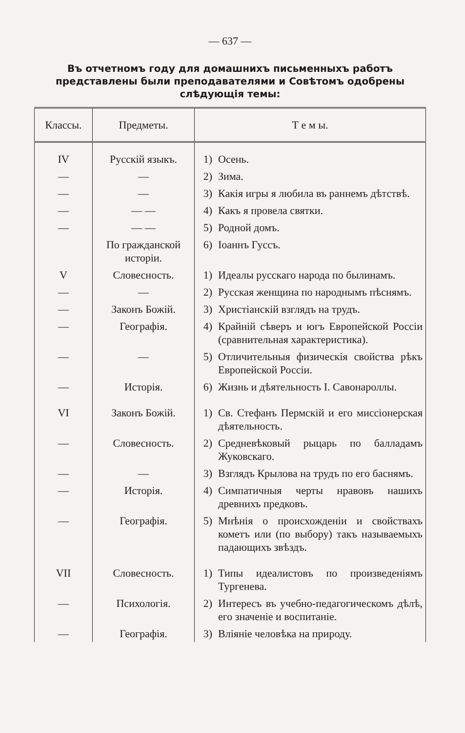— 637 —
Въ отчетномъ году для домашнихъ письменныхъ работъ представлены были преподавателями и Совѣтомъ одобрены слѣдующія темы:
| Классы. | Предметы. | Т е м ы. | |
| --- | --- | --- | --- |
| IV | Русскій языкъ. | 1) | Осень. |
| — | — | 2) | Зима. |
| — | — | 3) | Какія игры я любила въ раннемъ дѣтствѣ. |
| — | — — | 4) | Какъ я провела святки. |
| — | — — | 5) | Родной домъ. |
| | По гражданской исторіи. | 6) | Іоаннъ Гуссъ. |
| V | Словесность. | 1) | Идеалы русскаго народа по былинамъ. |
| — | — | 2) | Русская женщина по народнымъ пѣснямъ. |
| — | Законъ Божій. | 3) | Христіанскій взглядъ на трудъ. |
| — | Географія. | 4) | Крайній сѣверъ и югъ Европейской Россіи (сравнительная характеристика). |
| — | — | 5) | Отличительныя физическія свойства рѣкъ Европейской Россіи. |
| — | Исторія. | 6) | Жизнь и дѣятельность І. Савонароллы. |
| VI | Законъ Божій. | 1) | Св. Стефанъ Пермскій и его миссіонерская дѣятельность. |
| — | Словесность. | 2) | Средневѣковый рыцарь по балладамъ Жуковскаго. |
| — | — | 3) | Взглядъ Крылова на трудъ по его баснямъ. |
| — | Исторія. | 4) | Симпатичныя черты нравовъ нашихъ древнихъ предковъ. |
| — | Географія. | 5) | Мнѣнія о происхожденіи и свойствахъ кометъ или (по выбору) такъ называемыхъ падающихъ звѣздъ. |
| VII | Словесность. | 1) | Типы идеалистовъ по произведеніямъ Тургенева. |
| — | Психологія. | 2) | Интересъ въ учебно-педагогическомъ дѣлѣ, его значеніе и воспитаніе. |
| — | Географія. | 3) | Вліяніе человѣка на природу. |